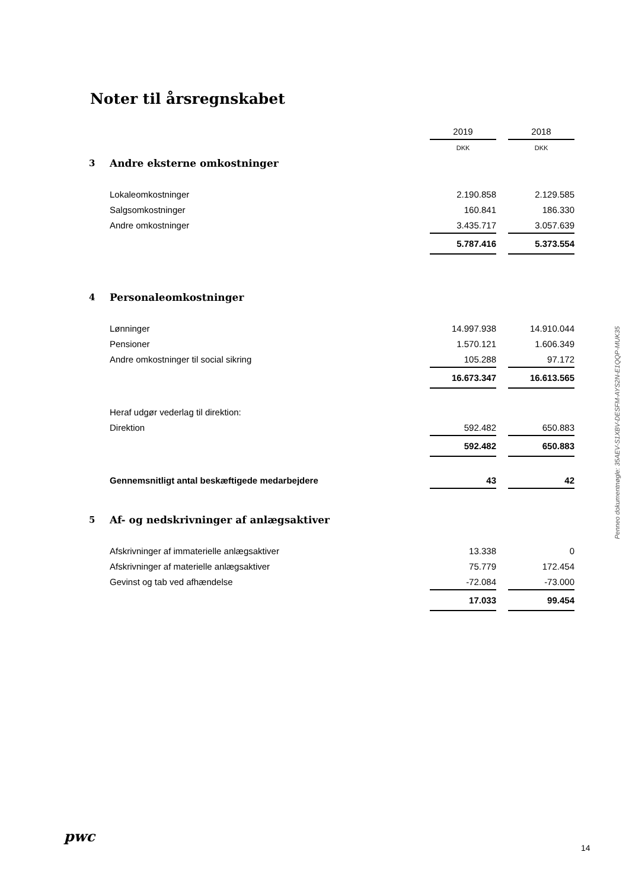Noter til årsregnskabet
| | | 2019 | | 2018 |
| | | DKK | | DKK |
| 3 | Andre eksterne omkostninger | | | |
| | Lokaleomkostninger | 2.190.858 | | 2.129.585 |
| | Salgsomkostninger | 160.841 | | 186.330 |
| | Andre omkostninger | 3.435.717 | | 3.057.639 |
| | | 5.787.416 | | 5.373.554 |
| 4 | Personaleomkostninger | | | |
| | Lønninger | 14.997.938 | | 14.910.044 |
| | Pensioner | 1.570.121 | | 1.606.349 |
| | Andre omkostninger til social sikring | 105.288 | | 97.172 |
| | | 16.673.347 | | 16.613.565 |
| | Heraf udgør vederlag til direktion: | | | |
| | Direktion | 592.482 | | 650.883 |
| | | 592.482 | | 650.883 |
| | Gennemsnitligt antal beskæftigede medarbejdere | 43 | | 42 |
| 5 | Af- og nedskrivninger af anlægsaktiver | | | |
| | Afskrivninger af immaterielle anlægsaktiver | 13.338 | | 0 |
| | Afskrivninger af materielle anlægsaktiver | 75.779 | | 172.454 |
| | Gevinst og tab ved afhændelse | -72.084 | | -73.000 |
| | | 17.033 | | 99.454 |
Penneo dokumentnøgle: 35AEV-S1XBV-DESFM-AYS2N-E1QQP-MUK35
pwc
14